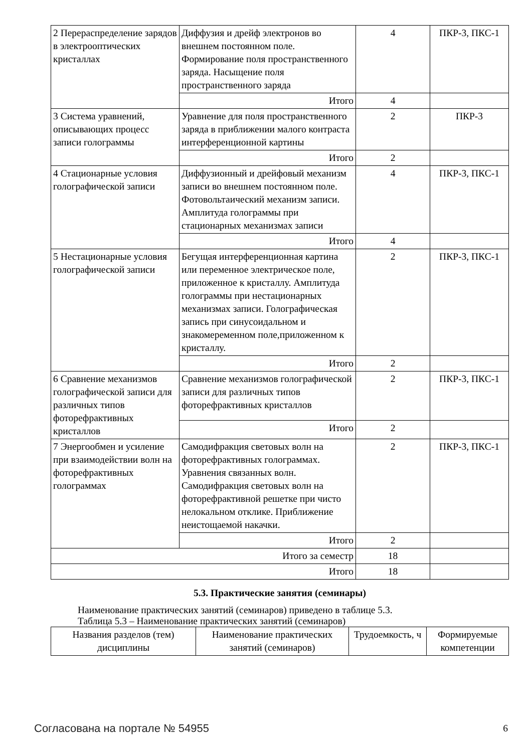| 2 Перераспределение зарядов в электрооптических кристаллах | Диффузия и дрейф электронов во внешнем постоянном поле. Формирование поля пространственного заряда. Насыщение поля пространственного заряда | 4 | ПКР-3, ПКС-1 |
| | Итого | 4 | |
| 3 Система уравнений, описывающих процесс записи голограммы | Уравнение для поля пространственного заряда в приближении малого контраста интерференционной картины | 2 | ПКР-3 |
| | Итого | 2 | |
| 4 Стационарные условия голографической записи | Диффузионный и дрейфовый механизм записи во внешнем постоянном поле. Фотовольтаический механизм записи. Амплитуда голограммы при стационарных механизмах записи | 4 | ПКР-3, ПКС-1 |
| | Итого | 4 | |
| 5 Нестационарные условия голографической записи | Бегущая интерференционная картина или переменное электрическое поле, приложенное к кристаллу. Амплитуда голограммы при нестационарных механизмах записи. Голографическая запись при синусоидальном и знакомеременном поле,приложенном к кристаллу. | 2 | ПКР-3, ПКС-1 |
| | Итого | 2 | |
| 6 Сравнение механизмов голографической записи для различных типов фоторефрактивных кристаллов | Сравнение механизмов голографической записи для различных типов фоторефрактивных кристаллов | 2 | ПКР-3, ПКС-1 |
| | Итого | 2 | |
| 7 Энергообмен и усиление при взаимодействии волн на фоторефрактивных голограммах | Самодифракция световых волн на фоторефрактивных голограммах. Уравнения связанных волн. Самодифракция световых волн на фоторефрактивной решетке при чисто нелокальном отклике. Приближение неистощаемой накачки. | 2 | ПКР-3, ПКС-1 |
| | Итого | 2 | |
| Итого за семестр | | 18 | |
| Итого | | 18 | |
5.3. Практические занятия (семинары)
Наименование практических занятий (семинаров) приведено в таблице 5.3.
Таблица 5.3 – Наименование практических занятий (семинаров)
| Названия разделов (тем) дисциплины | Наименование практических занятий (семинаров) | Трудоемкость, ч | Формируемые компетенции |
| --- | --- | --- | --- |
Согласована на портале № 54955 6